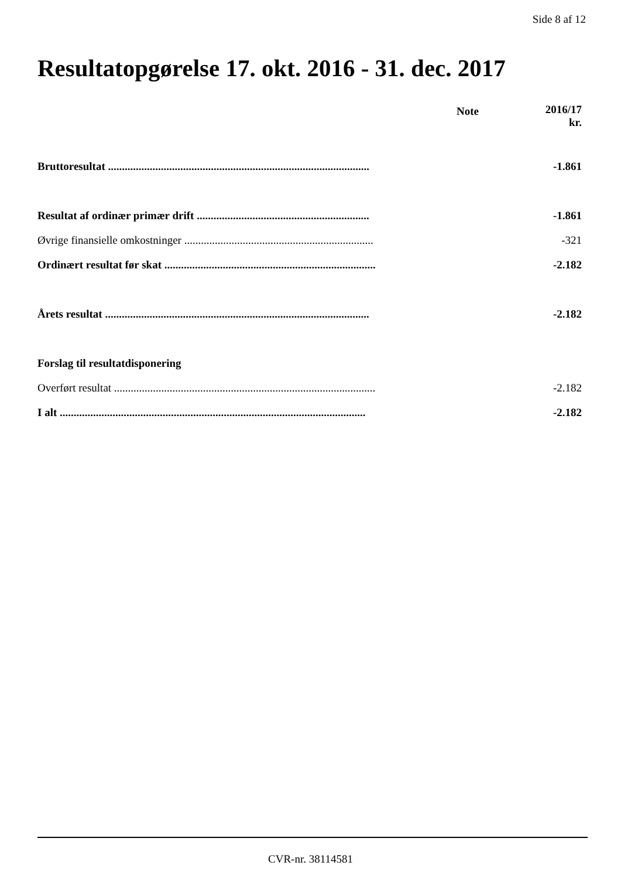Side 8 af 12
Resultatopgørelse 17. okt. 2016 - 31. dec. 2017
| | Note | 2016/17 kr. |
| --- | --- | --- |
| Bruttoresultat .............................................................................................. | | -1.861 |
| Resultat af ordinær primær drift .............................................................. | | -1.861 |
| Øvrige finansielle omkostninger .................................................................... | | -321 |
| Ordinært resultat før skat ............................................................................ | | -2.182 |
| Årets resultat ............................................................................................... | | -2.182 |
| Forslag til resultatdisponering | | |
| Overført resultat .............................................................................................. | | -2.182 |
| I alt .............................................................................................................. | | -2.182 |
CVR-nr. 38114581